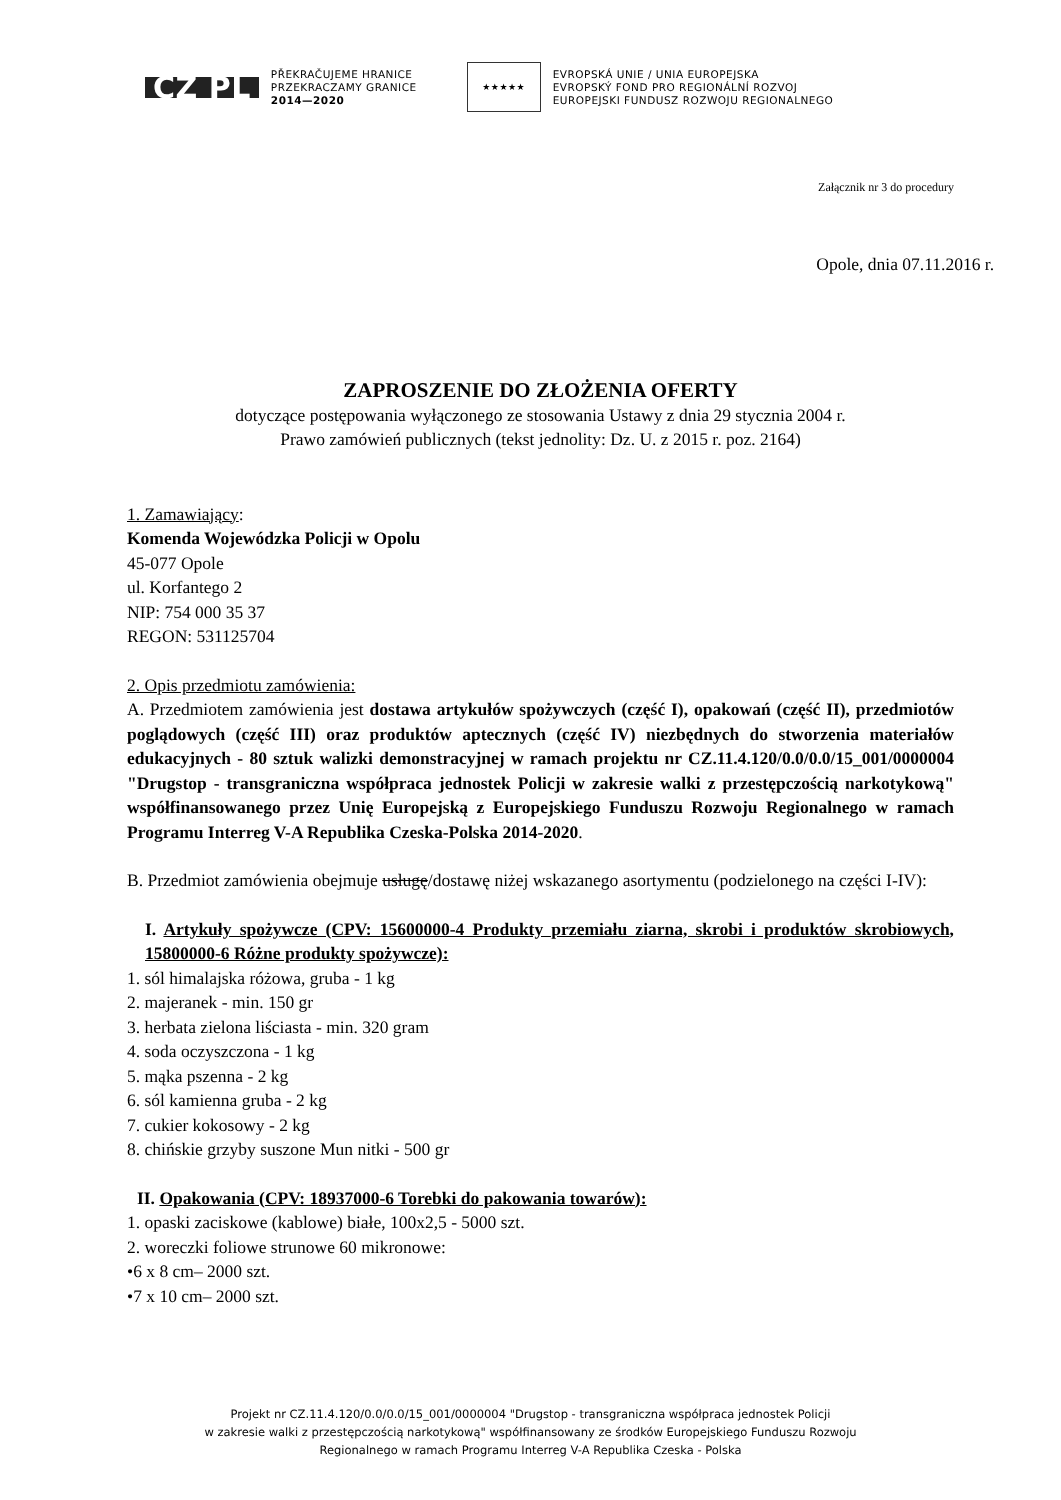CZ PL
PŘEKRAČUJEME HRANICE
PRZEKRACZAMY GRANICE
2014—2020
★★★★★
EVROPSKÁ UNIE / UNIA EUROPEJSKA
EVROPSKÝ FOND PRO REGIONÁLNÍ ROZVOJ
EUROPEJSKI FUNDUSZ ROZWOJU REGIONALNEGO
Załącznik nr 3 do procedury
Opole, dnia 07.11.2016 r.
ZAPROSZENIE DO ZŁOŻENIA OFERTY
dotyczące postępowania wyłączonego ze stosowania Ustawy z dnia 29 stycznia 2004 r.
Prawo zamówień publicznych (tekst jednolity: Dz. U. z 2015 r. poz. 2164)
1. Zamawiający:
Komenda Wojewódzka Policji w Opolu
45-077 Opole
ul. Korfantego 2
NIP: 754 000 35 37
REGON: 531125704
2. Opis przedmiotu zamówienia:
A. Przedmiotem zamówienia jest dostawa artykułów spożywczych (część I), opakowań (część II), przedmiotów poglądowych (część III) oraz produktów aptecznych (część IV) niezbędnych do stworzenia materiałów edukacyjnych - 80 sztuk walizki demonstracyjnej w ramach projektu nr CZ.11.4.120/0.0/0.0/15_001/0000004 "Drugstop - transgraniczna współpraca jednostek Policji w zakresie walki z przestępczością narkotykową" współfinansowanego przez Unię Europejską z Europejskiego Funduszu Rozwoju Regionalnego w ramach Programu Interreg V-A Republika Czeska-Polska 2014-2020.
B. Przedmiot zamówienia obejmuje usługę/dostawę niżej wskazanego asortymentu (podzielonego na części I-IV):
I. Artykuły spożywcze (CPV: 15600000-4 Produkty przemiału ziarna, skrobi i produktów skrobiowych, 15800000-6 Różne produkty spożywcze):
1. sól himalajska różowa, gruba - 1 kg
2. majeranek - min. 150 gr
3. herbata zielona liściasta - min. 320 gram
4. soda oczyszczona - 1 kg
5. mąka pszenna - 2 kg
6. sól kamienna gruba - 2 kg
7. cukier kokosowy - 2 kg
8. chińskie grzyby suszone Mun nitki - 500 gr
II. Opakowania (CPV: 18937000-6 Torebki do pakowania towarów):
1. opaski zaciskowe (kablowe) białe, 100x2,5 - 5000 szt.
2. woreczki foliowe strunowe 60 mikronowe:
•6 x 8 cm– 2000 szt.
•7 x 10 cm– 2000 szt.
Projekt nr CZ.11.4.120/0.0/0.0/15_001/0000004 "Drugstop - transgraniczna współpraca jednostek Policji
w zakresie walki z przestępczością narkotykową" współfinansowany ze środków Europejskiego Funduszu Rozwoju
Regionalnego w ramach Programu Interreg V-A Republika Czeska - Polska